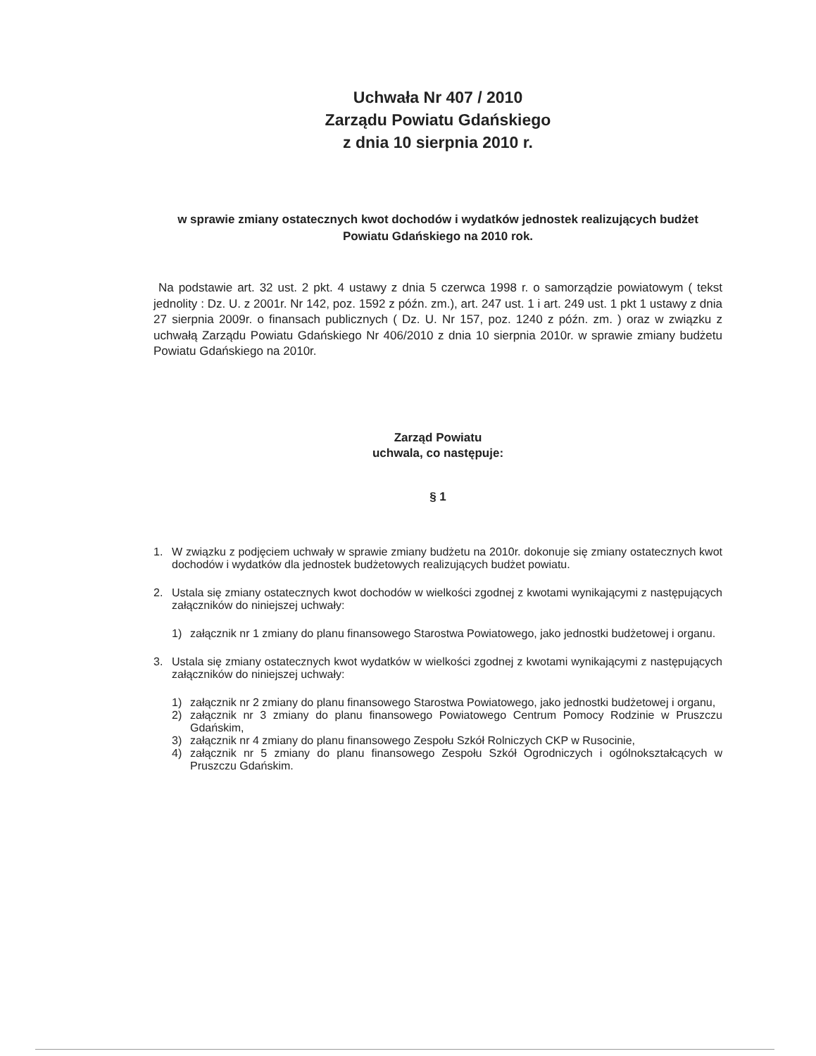Uchwała Nr 407 / 2010
Zarządu Powiatu Gdańskiego
z dnia 10 sierpnia 2010 r.
w sprawie zmiany ostatecznych kwot dochodów i wydatków jednostek realizujących budżet Powiatu Gdańskiego na 2010 rok.
Na podstawie art. 32 ust. 2 pkt. 4 ustawy z dnia 5 czerwca 1998 r. o samorządzie powiatowym ( tekst jednolity : Dz. U. z 2001r. Nr 142, poz. 1592 z późn. zm.), art. 247 ust. 1 i art. 249 ust. 1 pkt 1 ustawy z dnia 27 sierpnia 2009r. o finansach publicznych ( Dz. U. Nr 157, poz. 1240 z późn. zm. ) oraz w związku z uchwałą Zarządu Powiatu Gdańskiego Nr 406/2010 z dnia 10 sierpnia 2010r. w sprawie zmiany budżetu Powiatu Gdańskiego na 2010r.
Zarząd Powiatu
uchwala, co następuje:
§ 1
1. W związku z podjęciem uchwały w sprawie zmiany budżetu na 2010r. dokonuje się zmiany ostatecznych kwot dochodów i wydatków dla jednostek budżetowych realizujących budżet powiatu.
2. Ustala się zmiany ostatecznych kwot dochodów w wielkości zgodnej z kwotami wynikającymi z następujących załączników do niniejszej uchwały:
1) załącznik nr 1 zmiany do planu finansowego Starostwa Powiatowego, jako jednostki budżetowej i organu.
3. Ustala się zmiany ostatecznych kwot wydatków w wielkości zgodnej z kwotami wynikającymi z następujących załączników do niniejszej uchwały:
1) załącznik nr 2 zmiany do planu finansowego Starostwa Powiatowego, jako jednostki budżetowej i organu,
2) załącznik nr 3 zmiany do planu finansowego Powiatowego Centrum Pomocy Rodzinie w Pruszczu Gdańskim,
3) załącznik nr 4 zmiany do planu finansowego Zespołu Szkół Rolniczych CKP w Rusocinie,
4) załącznik nr 5 zmiany do planu finansowego Zespołu Szkół Ogrodniczych i ogólnokształcących w Pruszczu Gdańskim.